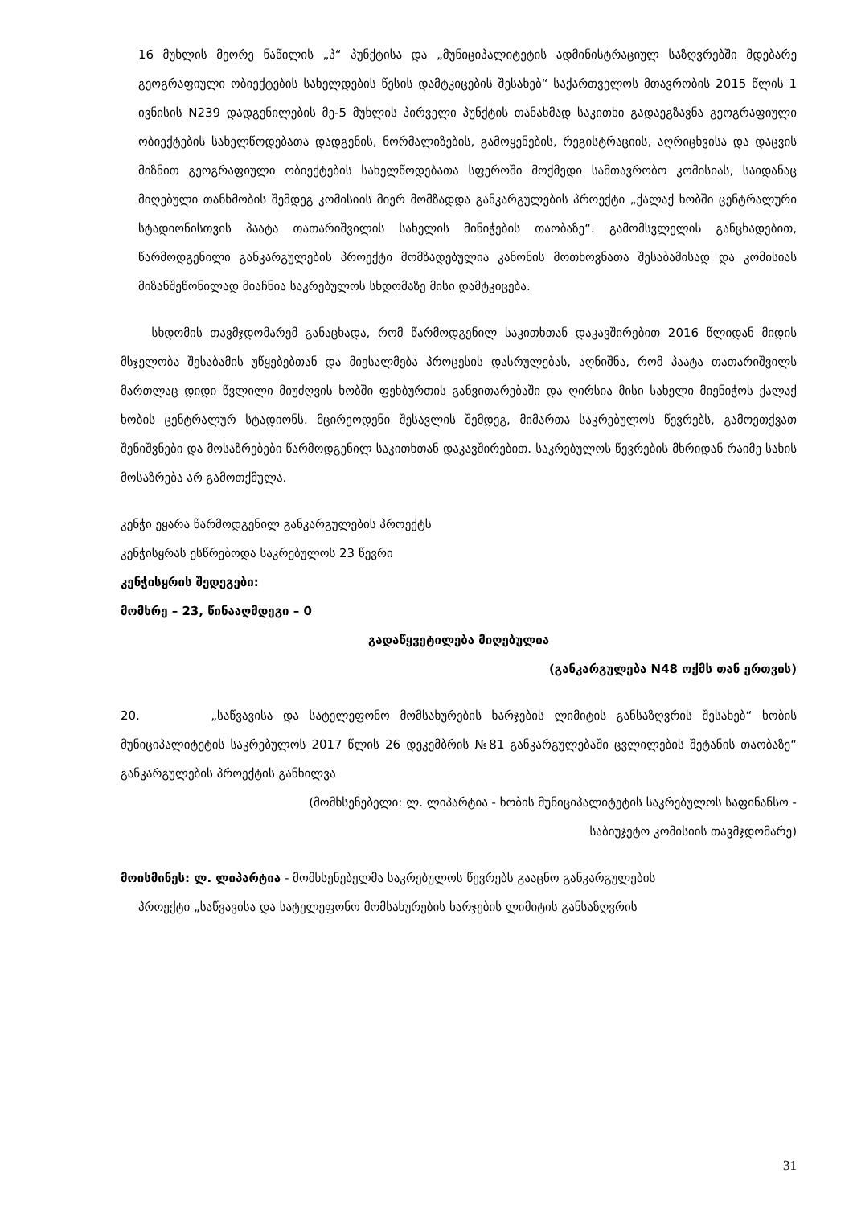16 მუხლის მეორე ნაწილის „პ“ პუნქტისა და „მუნიციპალიტეტის ადმინისტრაციულ საზღვრებში მდებარე გეოგრაფიული ობიექტების სახელდების წესის დამტკიცების შესახებ“ საქართველოს მთავრობის 2015 წლის 1 ივნისის N239 დადგენილების მე-5 მუხლის პირველი პუნქტის თანახმად საკითხი გადაეგზავნა გეოგრაფიული ობიექტების სახელწოდებათა დადგენის, ნორმალიზების, გამოყენების, რეგისტრაციის, აღრიცხვისა და დაცვის მიზნით გეოგრაფიული ობიექტების სახელწოდებათა სფეროში მოქმედი სამთავრობო კომისიას, საიდანაც მიღებული თანხმობის შემდეგ კომისიის მიერ მომზადდა განკარგულების პროექტი „ქალაქ ხობში ცენტრალური სტადიონისთვის პაატა თათარიშვილის სახელის მინიჭების თაობაზე“. გამომსვლელის განცხადებით, წარმოდგენილი განკარგულების პროექტი მომზადებულია კანონის მოთხოვნათა შესაბამისად და კომისიას მიზანშეწონილად მიაჩნია საკრებულოს სხდომაზე მისი დამტკიცება.
სხდომის თავმჯდომარემ განაცხადა, რომ წარმოდგენილ საკითხთან დაკავშირებით 2016 წლიდან მიდის მსჯელობა შესაბამის უწყებებთან და მიესალმება პროცესის დასრულებას, აღნიშნა, რომ პაატა თათარიშვილს მართლაც დიდი წვლილი მიუძღვის ხობში ფეხბურთის განვითარებაში და ღირსია მისი სახელი მიენიჭოს ქალაქ ხობის ცენტრალურ სტადიონს. მცირეოდენი შესავლის შემდეგ, მიმართა საკრებულოს წევრებს, გამოეთქვათ შენიშვნები და მოსაზრებები წარმოდგენილ საკითხთან დაკავშირებით. საკრებულოს წევრების მხრიდან რაიმე სახის მოსაზრება არ გამოთქმულა.
კენჭი ეყარა წარმოდგენილ განკარგულების პროექტს
კენჭისყრას ესწრებოდა საკრებულოს 23 წევრი
კენჭისყრის შედეგები:
მომხრე – 23, წინააღმდეგი – 0
გადაწყვეტილება მიღებულია
(განკარგულება N48 ოქმს თან ერთვის)
20. „საწვავისა და სატელეფონო მომსახურების ხარჯების ლიმიტის განსაზღვრის შესახებ“ ხობის მუნიციპალიტეტის საკრებულოს 2017 წლის 26 დეკემბრის №81 განკარგულებაში ცვლილების შეტანის თაობაზე“ განკარგულების პროექტის განხილვა
(მომხსენებელი: ლ. ლიპარტია - ხობის მუნიციპალიტეტის საკრებულოს საფინანსო -
საბიუჯეტო კომისიის თავმჯდომარე)
მოისმინეს: ლ. ლიპარტია - მომხსენებელმა საკრებულოს წევრებს გააცნო განკარგულების
პროექტი „საწვავისა და სატელეფონო მომსახურების ხარჯების ლიმიტის განსაზღვრის
31